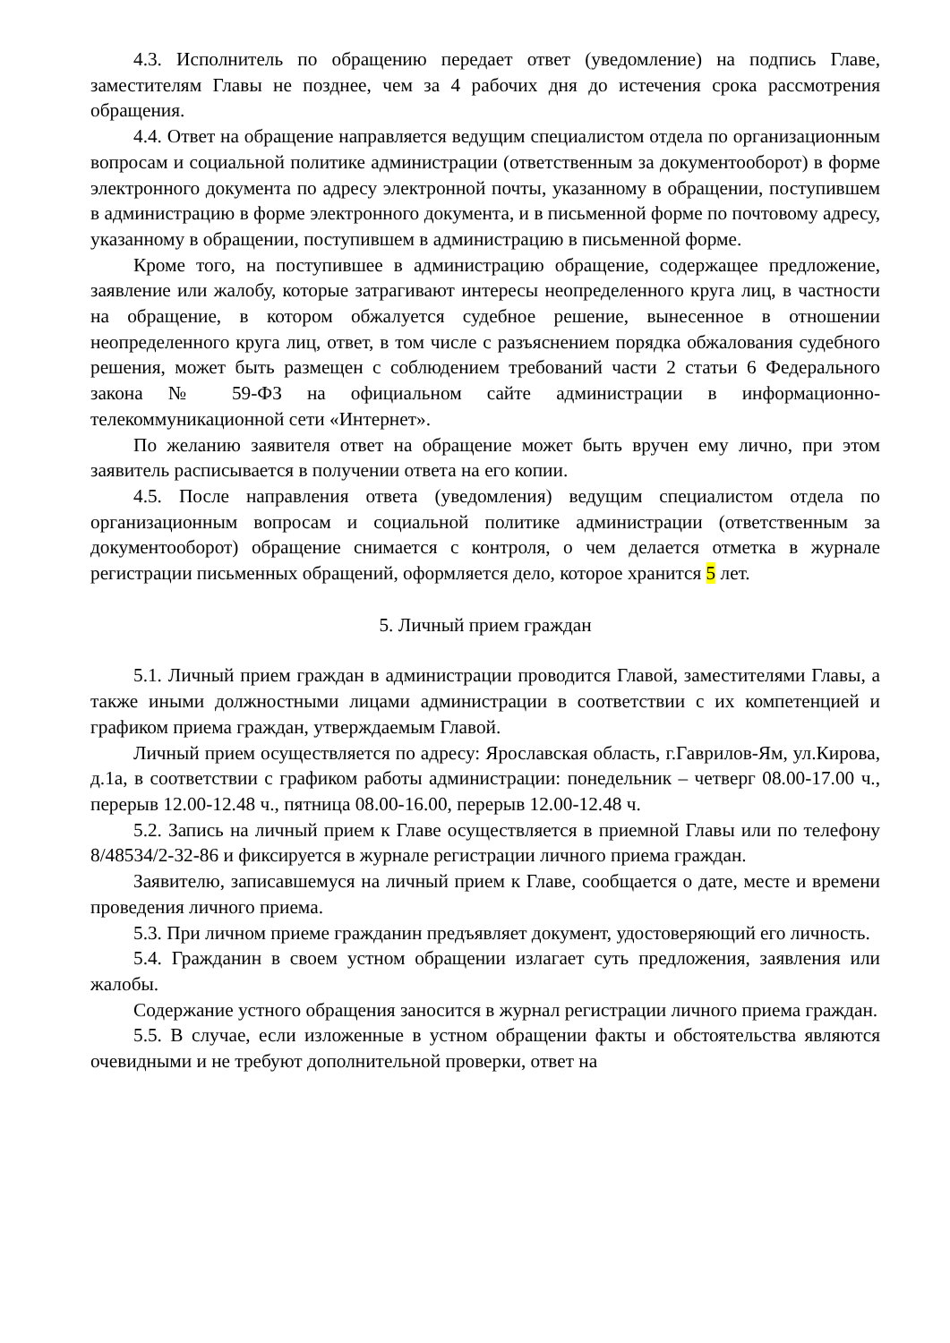4.3. Исполнитель по обращению передает ответ (уведомление) на подпись Главе, заместителям Главы не позднее, чем за 4 рабочих дня до истечения срока рассмотрения обращения.
4.4. Ответ на обращение направляется ведущим специалистом отдела по организационным вопросам и социальной политике администрации (ответственным за документооборот) в форме электронного документа по адресу электронной почты, указанному в обращении, поступившем в администрацию в форме электронного документа, и в письменной форме по почтовому адресу, указанному в обращении, поступившем в администрацию в письменной форме.
Кроме того, на поступившее в администрацию обращение, содержащее предложение, заявление или жалобу, которые затрагивают интересы неопределенного круга лиц, в частности на обращение, в котором обжалуется судебное решение, вынесенное в отношении неопределенного круга лиц, ответ, в том числе с разъяснением порядка обжалования судебного решения, может быть размещен с соблюдением требований части 2 статьи 6 Федерального закона № 59-ФЗ на официальном сайте администрации в информационно-телекоммуникационной сети «Интернет».
По желанию заявителя ответ на обращение может быть вручен ему лично, при этом заявитель расписывается в получении ответа на его копии.
4.5. После направления ответа (уведомления) ведущим специалистом отдела по организационным вопросам и социальной политике администрации (ответственным за документооборот) обращение снимается с контроля, о чем делается отметка в журнале регистрации письменных обращений, оформляется дело, которое хранится 5 лет.
5. Личный прием граждан
5.1. Личный прием граждан в администрации проводится Главой, заместителями Главы, а также иными должностными лицами администрации в соответствии с их компетенцией и графиком приема граждан, утверждаемым Главой.
Личный прием осуществляется по адресу: Ярославская область, г.Гаврилов-Ям, ул.Кирова, д.1а, в соответствии с графиком работы администрации: понедельник – четверг 08.00-17.00 ч., перерыв 12.00-12.48 ч., пятница 08.00-16.00, перерыв 12.00-12.48 ч.
5.2. Запись на личный прием к Главе осуществляется в приемной Главы или по телефону 8/48534/2-32-86 и фиксируется в журнале регистрации личного приема граждан.
Заявителю, записавшемуся на личный прием к Главе, сообщается о дате, месте и времени проведения личного приема.
5.3. При личном приеме гражданин предъявляет документ, удостоверяющий его личность.
5.4. Гражданин в своем устном обращении излагает суть предложения, заявления или жалобы.
Содержание устного обращения заносится в журнал регистрации личного приема граждан.
5.5. В случае, если изложенные в устном обращении факты и обстоятельства являются очевидными и не требуют дополнительной проверки, ответ на